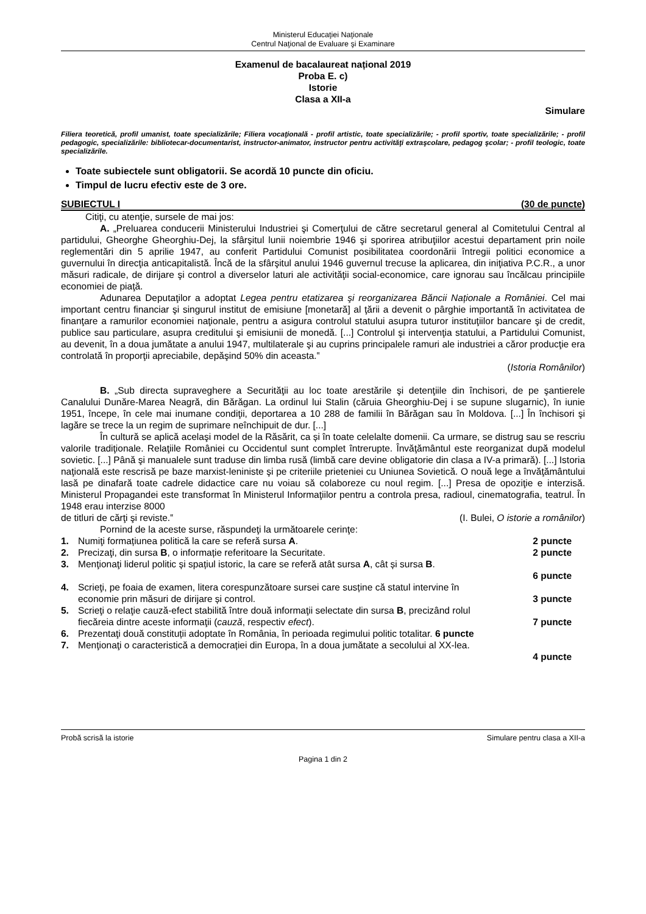Ministerul Educaţiei Naţionale
Centrul Naţional de Evaluare şi Examinare
Examenul de bacalaureat național 2019
Proba E. c)
Istorie
Clasa a XII-a
Simulare
Filiera teoretică, profil umanist, toate specializările; Filiera vocaţională - profil artistic, toate specializările; - profil sportiv, toate specializările; - profil pedagogic, specializările: bibliotecar-documentarist, instructor-animator, instructor pentru activităţi extraşcolare, pedagog şcolar; - profil teologic, toate specializările.
Toate subiectele sunt obligatorii. Se acordă 10 puncte din oficiu.
Timpul de lucru efectiv este de 3 ore.
SUBIECTUL I (30 de puncte)
Citiţi, cu atenţie, sursele de mai jos:
A. „Preluarea conducerii Ministerului Industriei şi Comerţului de către secretarul general al Comitetului Central al partidului, Gheorghe Gheorghiu-Dej, la sfârşitul lunii noiembrie 1946 şi sporirea atribuţiilor acestui departament prin noile reglementări din 5 aprilie 1947, au conferit Partidului Comunist posibilitatea coordonării întregii politici economice a guvernului în direcţia anticapitalistă. Încă de la sfârşitul anului 1946 guvernul trecuse la aplicarea, din iniţiativa P.C.R., a unor măsuri radicale, de dirijare şi control a diverselor laturi ale activităţii social-economice, care ignorau sau încălcau principiile economiei de piaţă.
Adunarea Deputaţilor a adoptat Legea pentru etatizarea şi reorganizarea Băncii Naționale a României. Cel mai important centru financiar şi singurul institut de emisiune [monetară] al ţării a devenit o pârghie importantă în activitatea de finanţare a ramurilor economiei naţionale, pentru a asigura controlul statului asupra tuturor instituţiilor bancare şi de credit, publice sau particulare, asupra creditului şi emisiunii de monedă. [...] Controlul şi intervenţia statului, a Partidului Comunist, au devenit, în a doua jumătate a anului 1947, multilaterale şi au cuprins principalele ramuri ale industriei a căror producţie era controlată în proporţii apreciabile, depăşind 50% din aceasta.‟
(Istoria Românilor)
B. „Sub directa supraveghere a Securităţii au loc toate arestările şi detenţiile din închisori, de pe şantierele Canalului Dunăre-Marea Neagră, din Bărăgan. La ordinul lui Stalin (căruia Gheorghiu-Dej i se supune slugarnic), în iunie 1951, începe, în cele mai inumane condiţii, deportarea a 10 288 de familii în Bărăgan sau în Moldova. [...] În închisori şi lagăre se trece la un regim de suprimare neînchipuit de dur. [...]
În cultură se aplică acelaşi model de la Răsărit, ca și în toate celelalte domenii. Ca urmare, se distrug sau se rescriu valorile tradiţionale. Relaţiile României cu Occidentul sunt complet întrerupte. Învăţământul este reorganizat după modelul sovietic. [...] Până şi manualele sunt traduse din limba rusă (limbă care devine obligatorie din clasa a IV-a primară). [...] Istoria naţională este rescrisă pe baze marxist-leniniste şi pe criteriile prieteniei cu Uniunea Sovietică. O nouă lege a învăţământului lasă pe dinafară toate cadrele didactice care nu voiau să colaboreze cu noul regim. [...] Presa de opoziţie e interzisă. Ministerul Propagandei este transformat în Ministerul Informaţiilor pentru a controla presa, radioul, cinematografia, teatrul. În 1948 erau interzise 8000
de titluri de cărţi şi reviste.‟ (I. Bulei, O istorie a românilor)
Pornind de la aceste surse, răspundeţi la următoarele cerinţe:
1. Numiţi formațiunea politică la care se referă sursa A. 2 puncte
2. Precizaţi, din sursa B, o informație referitoare la Securitate. 2 puncte
3. Menţionaţi liderul politic și spațiul istoric, la care se referă atât sursa A, cât și sursa B.
6 puncte
4. Scrieţi, pe foaia de examen, litera corespunzătoare sursei care susține că statul intervine în
economie prin măsuri de dirijare și control. 3 puncte
5. Scrieţi o relaţie cauză-efect stabilită între două informaţii selectate din sursa B, precizând rolul
fiecăreia dintre aceste informaţii (cauză, respectiv efect). 7 puncte
6. Prezentaţi două constituții adoptate în România, în perioada regimului politic totalitar. 6 puncte
7. Menţionaţi o caracteristică a democrației din Europa, în a doua jumătate a secolului al XX-lea.
4 puncte
Probă scrisă la istorie Simulare pentru clasa a XII-a
Pagina 1 din 2